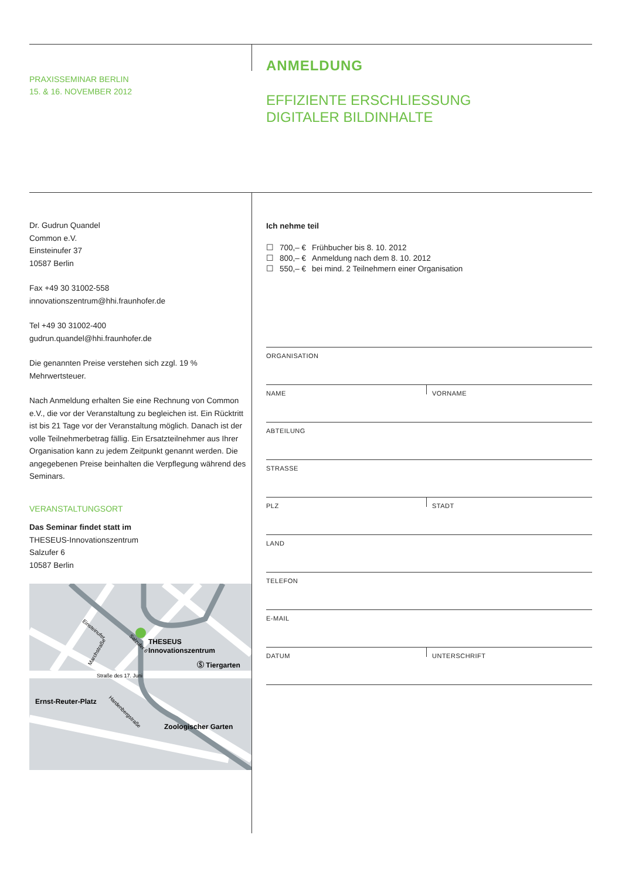PRAXISSEMINAR BERLIN
15. & 16. NOVEMBER 2012
ANMELDUNG
EFFIZIENTE ERSCHLIESSUNG
DIGITALER BILDINHALTE
Dr. Gudrun Quandel
Common e.V.
Einsteinufer 37
10587 Berlin
Fax +49 30 31002-558
innovationszentrum@hhi.fraunhofer.de
Tel +49 30 31002-400
gudrun.quandel@hhi.fraunhofer.de
Die genannten Preise verstehen sich zzgl. 19 % Mehrwertsteuer.
Nach Anmeldung erhalten Sie eine Rechnung von Common e.V., die vor der Veranstaltung zu begleichen ist. Ein Rücktritt ist bis 21 Tage vor der Veranstaltung möglich. Danach ist der volle Teilnehmerbetrag fällig. Ein Ersatzteilnehmer aus Ihrer Organisation kann zu jedem Zeitpunkt genannt werden. Die angegebenen Preise beinhalten die Verpflegung während des Seminars.
VERANSTALTUNGSORT
Das Seminar findet statt im
THESEUS-Innovationszentrum
Salzufer 6
10587 Berlin
THESEUS
Innovationszentrum
Ⓢ Tiergarten
Straße des 17. Juni
Ernst-Reuter-Platz
Zoologischer Garten
Einsteinufer
Salzufer 6
Marchstraße
Hardenbergstraße
Ich nehme teil
| ☐ | 700,– € | Frühbucher bis 8. 10. 2012 |
| ☐ | 800,– € | Anmeldung nach dem 8. 10. 2012 |
| ☐ | 550,– € | bei mind. 2 Teilnehmern einer Organisation |
ORGANISATION
NAME
VORNAME
ABTEILUNG
STRASSE
PLZ
STADT
LAND
TELEFON
E-MAIL
DATUM
UNTERSCHRIFT